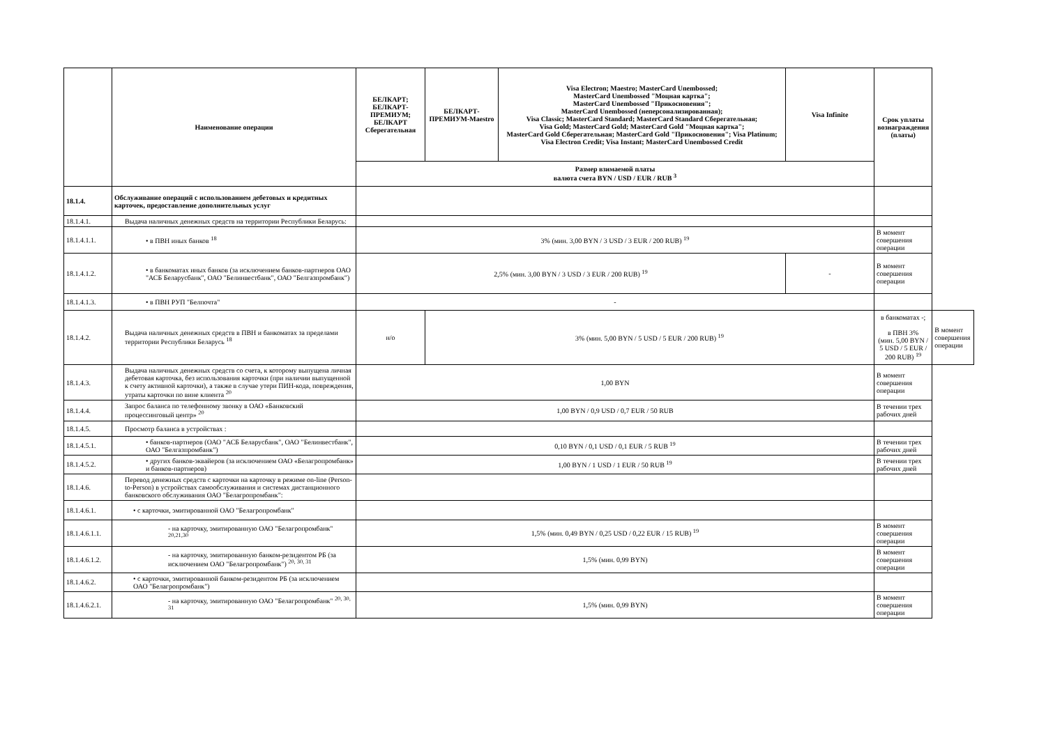| | Наименование операции | БЕЛКАРТ; БЕЛКАРТ-ПРЕМИУМ; БЕЛКАРТ Сберегательная | БЕЛКАРТ-ПРЕМИУМ-Maestro | Visa Electron; Maestro; MasterCard Unembossed; MasterCard Unembossed "Моцная картка"; MasterCard Unembossed "Прикосновения"; MasterCard Unembossed (неперсонализированная); Visa Classic; MasterCard Standard; MasterCard Standard Сберегательная; Visa Gold; MasterCard Gold; MasterCard Gold "Моцная картка"; MasterCard Gold Сберегательная; MasterCard Gold "Прикосновения"; Visa Platinum; Visa Electron Credit; Visa Instant; MasterCard Unembossed Credit | Visa Infinite | Срок уплаты вознаграждения (платы) | |
| --- | --- | --- | --- | --- | --- | --- | --- |
| | | Размер взимаемой платы валюта счета BYN / USD / EUR / RUB <sup>3</sup> | | | | | |
| 18.1.4. | Обслуживание операций с использованием дебетовых и кредитных карточек, предоставление дополнительных услуг | | | | | | |
| 18.1.4.1. | Выдача наличных денежных средств на территории Республики Беларусь: | | | | | | |
| 18.1.4.1.1. | • в ПВН иных банков <sup>18</sup> | 3% (мин. 3,00 BYN / 3 USD / 3 EUR / 200 RUB) <sup>19</sup> | | | | В момент совершения операции | |
| 18.1.4.1.2. | • в банкоматах иных банков (за исключением банков-партнеров ОАО "АСБ Беларусбанк", ОАО "Белинвестбанк", ОАО "Белгазпромбанк") | 2,5% (мин. 3,00 BYN / 3 USD / 3 EUR / 200 RUB) <sup>19</sup> | | | - | В момент совершения операции | |
| 18.1.4.1.3. | • в ПВН РУП "Белпочта" | - | | | | | |
| 18.1.4.2. | Выдача наличных денежных средств в ПВН и банкоматах за пределами территории Республики Беларусь <sup>18</sup> | н/о | 3% (мин. 5,00 BYN / 5 USD / 5 EUR / 200 RUB) <sup>19</sup> | | | в банкоматах -; в ПВН 3% (мин. 5,00 BYN / 5 USD / 5 EUR / 200 RUB) <sup>19</sup> | В момент совершения операции |
| 18.1.4.3. | Выдача наличных денежных средств со счета, к которому выпущена личная дебетовая карточка, без использования карточки (при наличии выпущенной к счету активной карточки), а также в случае утери ПИН-кода, повреждения, утраты карточки по вине клиента <sup>20</sup> | 1,00 BYN | | | | В момент совершения операции | |
| 18.1.4.4. | Запрос баланса по телефонному звонку в ОАО «Банковский процессинговый центр» <sup>20</sup> | 1,00 BYN / 0,9 USD / 0,7 EUR / 50 RUB | | | | В течении трех рабочих дней | |
| 18.1.4.5. | Просмотр баланса в устройствах : | | | | | | |
| 18.1.4.5.1. | • банков-партнеров (ОАО "АСБ Беларусбанк", ОАО "Белинвестбанк", ОАО "Белгазпромбанк") | 0,10 BYN / 0,1 USD / 0,1 EUR / 5 RUB <sup>19</sup> | | | | В течении трех рабочих дней | |
| 18.1.4.5.2. | • других банков-эквайеров (за исключением ОАО «Белагропромбанк» и банков-партнеров) | 1,00 BYN / 1 USD / 1 EUR / 50 RUB <sup>19</sup> | | | | В течении трех рабочих дней | |
| 18.1.4.6. | Перевод денежных средств с карточки на карточку в режиме on-line (Person-to-Person) в устройствах самообслуживания и системах дистанционного банковского обслуживания ОАО "Белагропромбанк": | | | | | | |
| 18.1.4.6.1. | • с карточки, эмитированной ОАО "Белагропромбанк" | | | | | | |
| 18.1.4.6.1.1. | - на карточку, эмитированную ОАО "Белагропромбанк" <sup>20,21,30</sup> | 1,5% (мин. 0,49 BYN / 0,25 USD / 0,22 EUR / 15 RUB) <sup>19</sup> | | | | В момент совершения операции | |
| 18.1.4.6.1.2. | - на карточку, эмитированную банком-резидентом РБ (за исключением ОАО "Белагропромбанк") <sup>20, 30, 31</sup> | 1,5% (мин. 0,99 BYN) | | | | В момент совершения операции | |
| 18.1.4.6.2. | • с карточки, эмитированной банком-резидентом РБ (за исключением ОАО "Белагропромбанк") | | | | | | |
| 18.1.4.6.2.1. | - на карточку, эмитированную ОАО "Белагропромбанк" <sup>20, 30, 31</sup> | 1,5% (мин. 0,99 BYN) | | | | В момент совершения операции | |